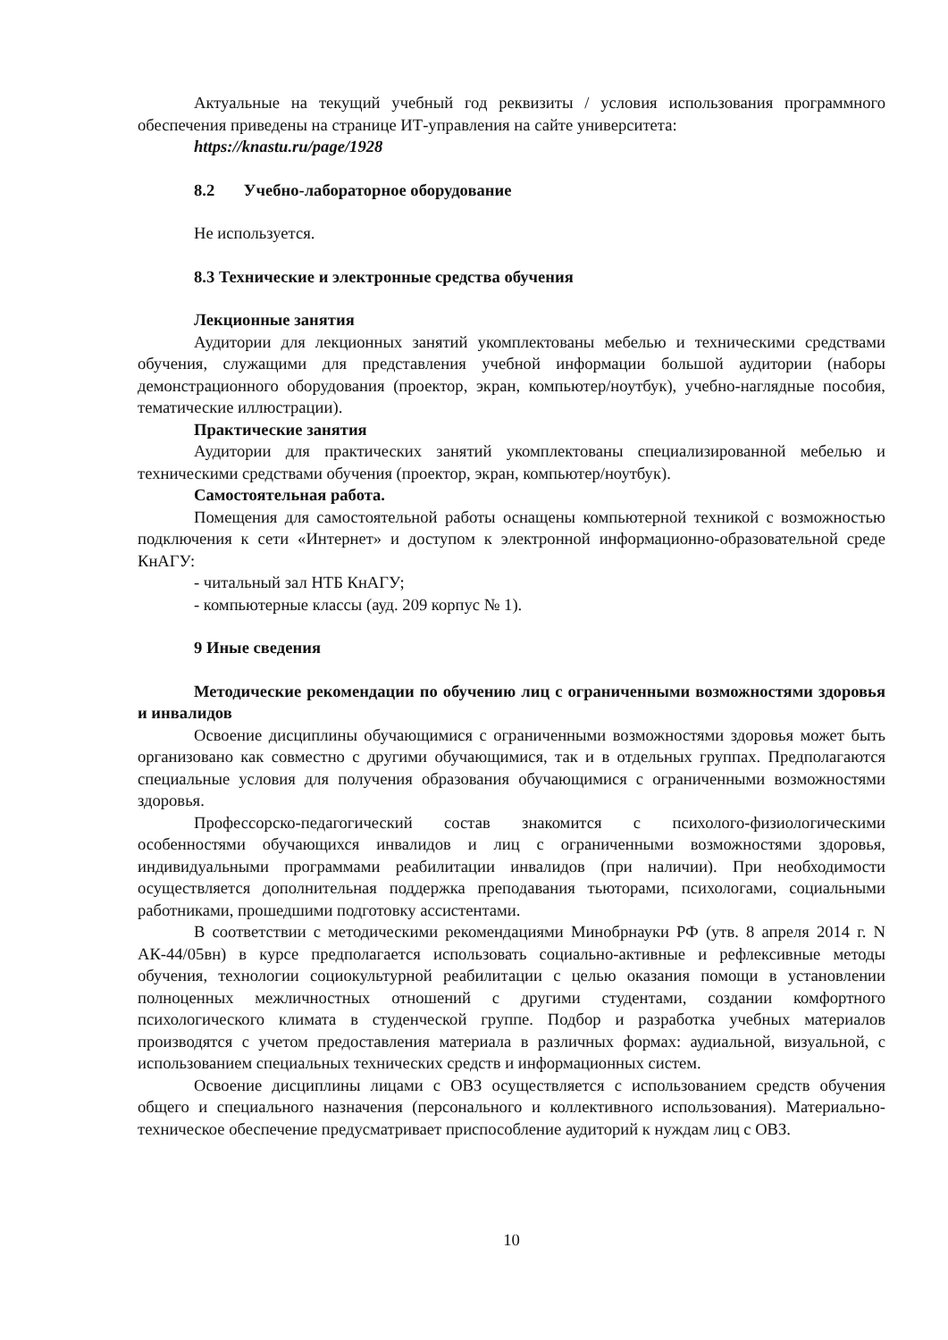Актуальные на текущий учебный год реквизиты / условия использования программного обеспечения приведены на странице ИТ-управления на сайте университета:
https://knastu.ru/page/1928
8.2 Учебно-лабораторное оборудование
Не используется.
8.3 Технические и электронные средства обучения
Лекционные занятия
Аудитории для лекционных занятий укомплектованы мебелью и техническими средствами обучения, служащими для представления учебной информации большой аудитории (наборы демонстрационного оборудования (проектор, экран, компьютер/ноутбук), учебно-наглядные пособия, тематические иллюстрации).
Практические занятия
Аудитории для практических занятий укомплектованы специализированной мебелью и техническими средствами обучения (проектор, экран, компьютер/ноутбук).
Самостоятельная работа.
Помещения для самостоятельной работы оснащены компьютерной техникой с возможностью подключения к сети «Интернет» и доступом к электронной информационно-образовательной среде КнАГУ:
- читальный зал НТБ КнАГУ;
- компьютерные классы (ауд. 209 корпус № 1).
9 Иные сведения
Методические рекомендации по обучению лиц с ограниченными возможностями здоровья и инвалидов
Освоение дисциплины обучающимися с ограниченными возможностями здоровья может быть организовано как совместно с другими обучающимися, так и в отдельных группах. Предполагаются специальные условия для получения образования обучающимися с ограниченными возможностями здоровья.
Профессорско-педагогический состав знакомится с психолого-физиологическими особенностями обучающихся инвалидов и лиц с ограниченными возможностями здоровья, индивидуальными программами реабилитации инвалидов (при наличии). При необходимости осуществляется дополнительная поддержка преподавания тьюторами, психологами, социальными работниками, прошедшими подготовку ассистентами.
В соответствии с методическими рекомендациями Минобрнауки РФ (утв. 8 апреля 2014 г. N АК-44/05вн) в курсе предполагается использовать социально-активные и рефлексивные методы обучения, технологии социокультурной реабилитации с целью оказания помощи в установлении полноценных межличностных отношений с другими студентами, создании комфортного психологического климата в студенческой группе. Подбор и разработка учебных материалов производятся с учетом предоставления материала в различных формах: аудиальной, визуальной, с использованием специальных технических средств и информационных систем.
Освоение дисциплины лицами с ОВЗ осуществляется с использованием средств обучения общего и специального назначения (персонального и коллективного использования). Материально-техническое обеспечение предусматривает приспособление аудиторий к нуждам лиц с ОВЗ.
10